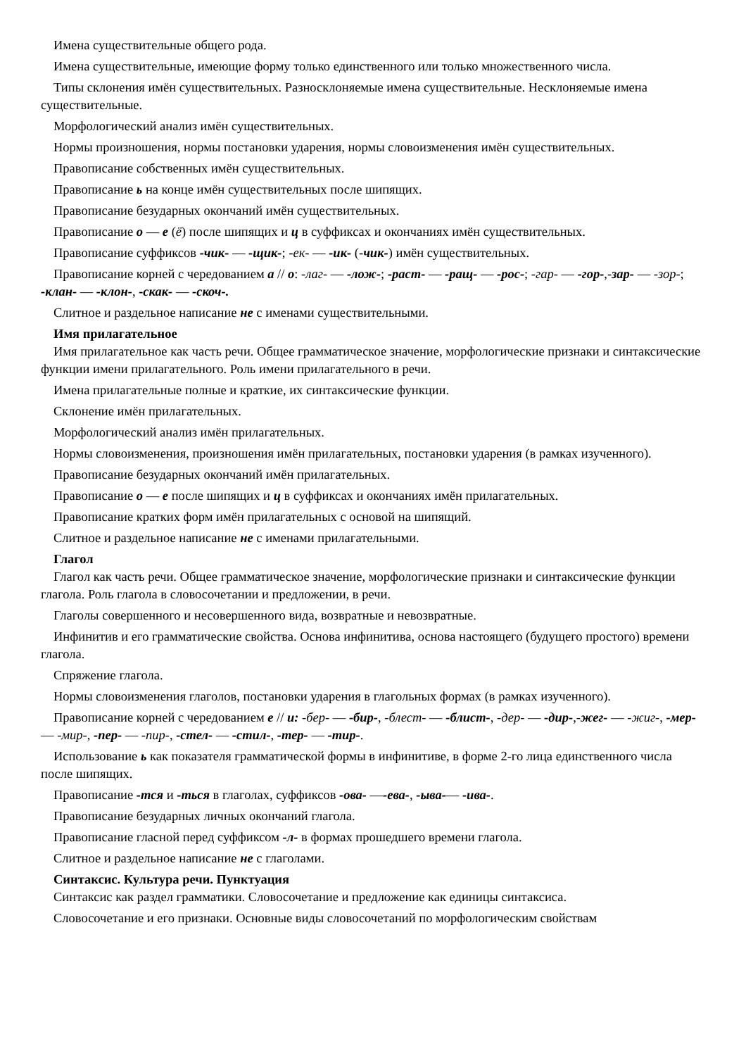Имена существительные общего рода.
Имена существительные, имеющие форму только единственного или только множественного числа.
Типы склонения имён существительных. Разносклоняемые имена существительные. Несклоняемые имена существительные.
Морфологический анализ имён существительных.
Нормы произношения, нормы постановки ударения, нормы словоизменения имён существительных.
Правописание собственных имён существительных.
Правописание ь на конце имён существительных после шипящих.
Правописание безударных окончаний имён существительных.
Правописание о — е (ё) после шипящих и ц в суффиксах и окончаниях имён существительных.
Правописание суффиксов -чик- — -щик-; -ек- — -ик- (-чик-) имён существительных.
Правописание корней с чередованием а // о: -лаг- — -лож-; -раст- — -ращ- — -рос-; -гар- — -гор-,-зар- — -зор-; -клан- — -клон-, -скак- — -скоч-.
Слитное и раздельное написание не с именами существительными.
Имя прилагательное
Имя прилагательное как часть речи. Общее грамматическое значение, морфологические признаки и синтаксические функции имени прилагательного. Роль имени прилагательного в речи.
Имена прилагательные полные и краткие, их синтаксические функции.
Склонение имён прилагательных.
Морфологический анализ имён прилагательных.
Нормы словоизменения, произношения имён прилагательных, постановки ударения (в рамках изученного).
Правописание безударных окончаний имён прилагательных.
Правописание о — е после шипящих и ц в суффиксах и окончаниях имён прилагательных.
Правописание кратких форм имён прилагательных с основой на шипящий.
Слитное и раздельное написание не с именами прилагательными.
Глагол
Глагол как часть речи. Общее грамматическое значение, морфологические признаки и синтаксические функции глагола. Роль глагола в словосочетании и предложении, в речи.
Глаголы совершенного и несовершенного вида, возвратные и невозвратные.
Инфинитив и его грамматические свойства. Основа инфинитива, основа настоящего (будущего простого) времени глагола.
Спряжение глагола.
Нормы словоизменения глаголов, постановки ударения в глагольных формах (в рамках изученного).
Правописание корней с чередованием е // и: -бер- — -бир-, -блест- — -блист-, -дер- — -дир-,-жег- — -жиг-, -мер- — -мир-, -пер- — -пир-, -стел- — -стил-, -тер- — -тир-.
Использование ь как показателя грамматической формы в инфинитиве, в форме 2-го лица единственного числа после шипящих.
Правописание -тся и -ться в глаголах, суффиксов -ова- —-ева-, -ыва-— -ива-.
Правописание безударных личных окончаний глагола.
Правописание гласной перед суффиксом -л- в формах прошедшего времени глагола.
Слитное и раздельное написание не с глаголами.
Синтаксис. Культура речи. Пунктуация
Синтаксис как раздел грамматики. Словосочетание и предложение как единицы синтаксиса.
Словосочетание и его признаки. Основные виды словосочетаний по морфологическим свойствам